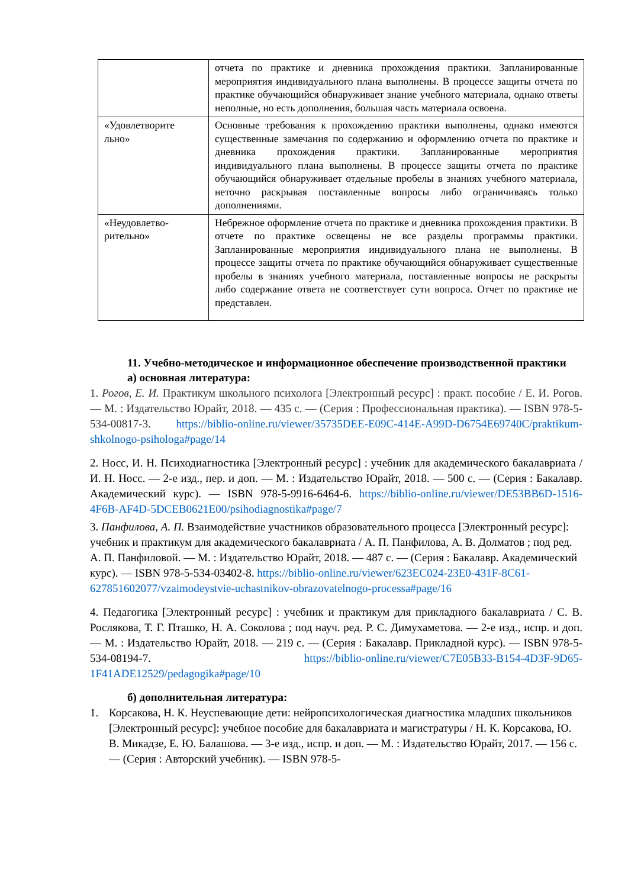| | отчета по практике и дневника прохождения практики. Запланированные мероприятия индивидуального плана выполнены. В процессе защиты отчета по практике обучающийся обнаруживает знание учебного материала, однако ответы неполные, но есть дополнения, большая часть материала освоена. |
| «Удовлетворите льно» | Основные требования к прохождению практики выполнены, однако имеются существенные замечания по содержанию и оформлению отчета по практике и дневника прохождения практики. Запланированные мероприятия индивидуального плана выполнены. В процессе защиты отчета по практике обучающийся обнаруживает отдельные пробелы в знаниях учебного материала, неточно раскрывая поставленные вопросы либо ограничиваясь только дополнениями. |
| «Неудовлетво-рительно» | Небрежное оформление отчета по практике и дневника прохождения практики. В отчете по практике освещены не все разделы программы практики. Запланированные мероприятия индивидуального плана не выполнены. В процессе защиты отчета по практике обучающийся обнаруживает существенные пробелы в знаниях учебного материала, поставленные вопросы не раскрыты либо содержание ответа не соответствует сути вопроса. Отчет по практике не представлен. |
11. Учебно-методическое и информационное обеспечение производственной практики
а) основная литература:
1. Рогов, Е. И. Практикум школьного психолога [Электронный ресурс] : практ. пособие / Е. И. Рогов. — М. : Издательство Юрайт, 2018. — 435 с. — (Серия : Профессиональная практика). — ISBN 978-5-534-00817-3. https://biblio-online.ru/viewer/35735DEE-E09C-414E-A99D-D6754E69740C/praktikum-shkolnogo-psihologa#page/14
2. Носс, И. Н. Психодиагностика [Электронный ресурс] : учебник для академического бакалавриата / И. Н. Носс. — 2-е изд., пер. и доп. — М. : Издательство Юрайт, 2018. — 500 с. — (Серия : Бакалавр. Академический курс). — ISBN 978-5-9916-6464-6. https://biblio-online.ru/viewer/DE53BB6D-1516-4F6B-AF4D-5DCEB0621E00/psihodiagnostika#page/7
3. Панфилова, А. П. Взаимодействие участников образовательного процесса [Электронный ресурс]: учебник и практикум для академического бакалавриата / А. П. Панфилова, А. В. Долматов ; под ред. А. П. Панфиловой. — М. : Издательство Юрайт, 2018. — 487 с. — (Серия : Бакалавр. Академический курс). — ISBN 978-5-534-03402-8. https://biblio-online.ru/viewer/623EC024-23E0-431F-8C61-627851602077/vzaimodeystvie-uchastnikov-obrazovatelnogo-processa#page/16
4. Педагогика [Электронный ресурс] : учебник и практикум для прикладного бакалавриата / С. В. Рослякова, Т. Г. Пташко, Н. А. Соколова ; под науч. ред. Р. С. Димухаметова. — 2-е изд., испр. и доп. — М. : Издательство Юрайт, 2018. — 219 с. — (Серия : Бакалавр. Прикладной курс). — ISBN 978-5-534-08194-7. https://biblio-online.ru/viewer/C7E05B33-B154-4D3F-9D65-1F41ADE12529/pedagogika#page/10
б) дополнительная литература:
1. Корсакова, Н. К. Неуспевающие дети: нейропсихологическая диагностика младших школьников [Электронный ресурс]: учебное пособие для бакалавриата и магистратуры / Н. К. Корсакова, Ю. В. Микадзе, Е. Ю. Балашова. — 3-е изд., испр. и доп. — М. : Издательство Юрайт, 2017. — 156 с. — (Серия : Авторский учебник). — ISBN 978-5-